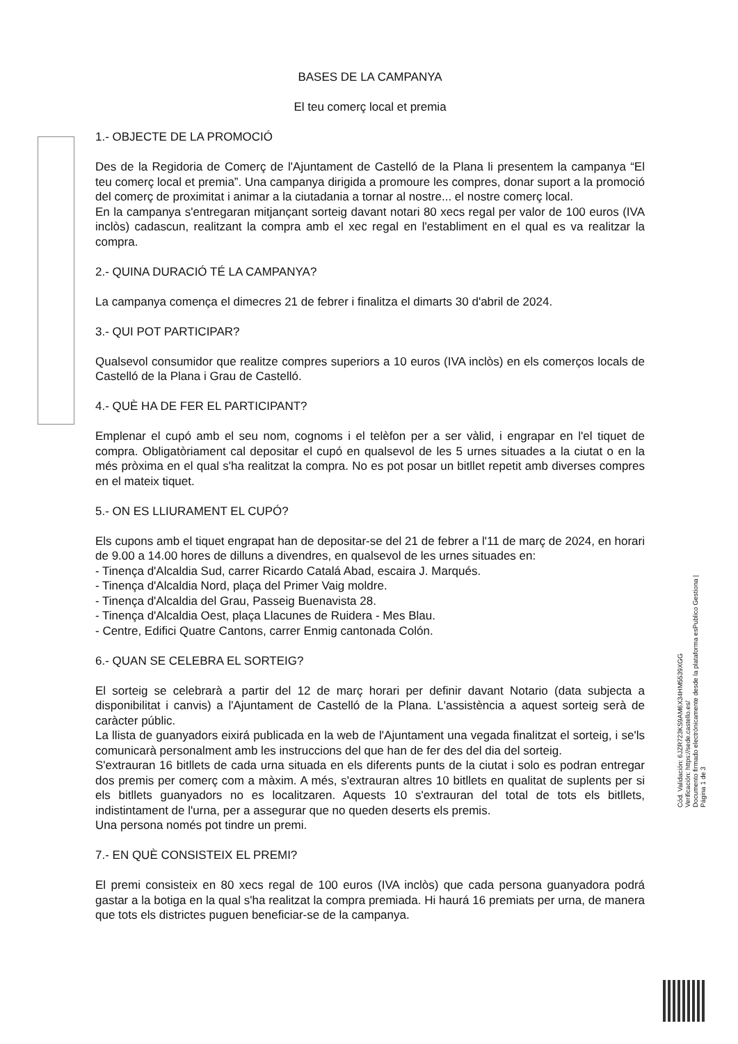BASES DE LA CAMPANYA
El teu comerç local et premia
1.- OBJECTE DE LA PROMOCIÓ
Des de la Regidoria de Comerç de l'Ajuntament de Castelló de la Plana li presentem la campanya “El teu comerç local et premia”. Una campanya dirigida a promoure les compres, donar suport a la promoció del comerç de proximitat i animar a la ciutadania a tornar al nostre... el nostre comerç local.
En la campanya s'entregaran mitjançant sorteig davant notari 80 xecs regal per valor de 100 euros (IVA inclòs) cadascun, realitzant la compra amb el xec regal en l'establiment en el qual es va realitzar la compra.
2.- QUINA DURACIÓ TÉ LA CAMPANYA?
La campanya comença el dimecres 21 de febrer i finalitza el dimarts 30 d'abril de 2024.
3.- QUI POT PARTICIPAR?
Qualsevol consumidor que realitze compres superiors a 10 euros (IVA inclòs) en els comerços locals de Castelló de la Plana i Grau de Castelló.
4.- QUÈ HA DE FER EL PARTICIPANT?
Emplenar el cupó amb el seu nom, cognoms i el telèfon per a ser vàlid, i engrapar en l'el tiquet de compra. Obligatòriament cal depositar el cupó en qualsevol de les 5 urnes situades a la ciutat o en la més pròxima en el qual s'ha realitzat la compra. No es pot posar un bitllet repetit amb diverses compres en el mateix tiquet.
5.- ON ES LLIURAMENT EL CUPÓ?
Els cupons amb el tiquet engrapat han de depositar-se del 21 de febrer a l'11 de març de 2024, en horari de 9.00 a 14.00 hores de dilluns a divendres, en qualsevol de les urnes situades en:
- Tinença d'Alcaldia Sud, carrer Ricardo Catalá Abad, escaira J. Marqués.
- Tinença d'Alcaldia Nord, plaça del Primer Vaig moldre.
- Tinença d'Alcaldia del Grau, Passeig Buenavista 28.
- Tinença d'Alcaldia Oest, plaça Llacunes de Ruidera - Mes Blau.
- Centre, Edifici Quatre Cantons, carrer Enmig cantonada Colón.
6.- QUAN SE CELEBRA EL SORTEIG?
El sorteig se celebrarà a partir del 12 de març horari per definir davant Notario (data subjecta a disponibilitat i canvis) a l'Ajuntament de Castelló de la Plana. L'assistència a aquest sorteig serà de caràcter públic.
La llista de guanyadors eixirá publicada en la web de l'Ajuntament una vegada finalitzat el sorteig, i se'ls comunicarà personalment amb les instruccions del que han de fer des del dia del sorteig.
S'extrauran 16 bitllets de cada urna situada en els diferents punts de la ciutat i solo es podran entregar dos premis per comerç com a màxim. A més, s'extrauran altres 10 bitllets en qualitat de suplents per si els bitllets guanyadors no es localitzaren. Aquests 10 s'extrauran del total de tots els bitllets, indistintament de l'urna, per a assegurar que no queden deserts els premis.
Una persona només pot tindre un premi.
7.- EN QUÈ CONSISTEIX EL PREMI?
El premi consisteix en 80 xecs regal de 100 euros (IVA inclòs) que cada persona guanyadora podrá gastar a la botiga en la qual s'ha realitzat la compra premiada. Hi haurá 16 premiats per urna, de manera que tots els districtes puguen beneficiar-se de la campanya.
Cód. Validación: 6JZR723KS9AM6X34HM5539XGG
Verificación: https://sede.castello.es/
Documento firmado electrónicamente desde la plataforma esPublico Gestiona | Página 1 de 3